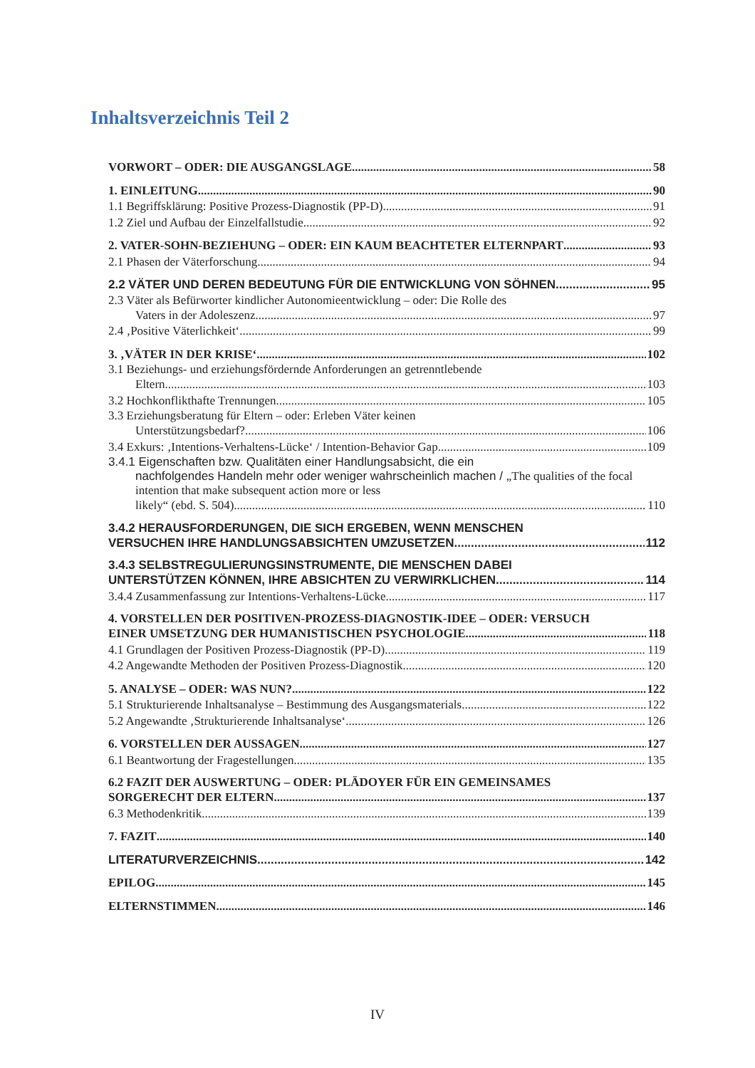Inhaltsverzeichnis Teil 2
VORWORT – ODER: DIE AUSGANGSLAGE 58
1. EINLEITUNG 90
1.1 Begriffsklärung: Positive Prozess-Diagnostik (PP-D) 91
1.2 Ziel und Aufbau der Einzelfallstudie 92
2. VATER-SOHN-BEZIEHUNG – ODER: EIN KAUM BEACHTETER ELTERNPART 93
2.1 Phasen der Väterforschung 94
2.2 VÄTER UND DEREN BEDEUTUNG FÜR DIE ENTWICKLUNG VON SÖHNEN 95
2.3 Väter als Befürworter kindlicher Autonomieentwicklung – oder: Die Rolle des
Vaters in der Adoleszenz 97
2.4 ‚Positive Väterlichkeit‘ 99
3. ‚VÄTER IN DER KRISE‘ 102
3.1 Beziehungs- und erziehungsfördernde Anforderungen an getrenntlebende
Eltern 103
3.2 Hochkonflikthafte Trennungen 105
3.3 Erziehungsberatung für Eltern – oder: Erleben Väter keinen
Unterstützungsbedarf? 106
3.4 Exkurs: ‚Intentions-Verhaltens-Lücke‘ / Intention-Behavior Gap 109
3.4.1 Eigenschaften bzw. Qualitäten einer Handlungsabsicht, die ein
nachfolgendes Handeln mehr oder weniger wahrscheinlich machen / „The qualities of the focal intention that make subsequent action more or less
likely“ (ebd. S. 504) 110
3.4.2 HERAUSFORDERUNGEN, DIE SICH ERGEBEN, WENN MENSCHEN
VERSUCHEN IHRE HANDLUNGSABSICHTEN UMZUSETZEN 112
3.4.3 SELBSTREGULIERUNGSINSTRUMENTE, DIE MENSCHEN DABEI
UNTERSTÜTZEN KÖNNEN, IHRE ABSICHTEN ZU VERWIRKLICHEN 114
3.4.4 Zusammenfassung zur Intentions-Verhaltens-Lücke 117
4. VORSTELLEN DER POSITIVEN-PROZESS-DIAGNOSTIK-IDEE – ODER: VERSUCH
EINER UMSETZUNG DER HUMANISTISCHEN PSYCHOLOGIE 118
4.1 Grundlagen der Positiven Prozess-Diagnostik (PP-D) 119
4.2 Angewandte Methoden der Positiven Prozess-Diagnostik 120
5. ANALYSE – ODER: WAS NUN? 122
5.1 Strukturierende Inhaltsanalyse – Bestimmung des Ausgangsmaterials 122
5.2 Angewandte ‚Strukturierende Inhaltsanalyse‘ 126
6. VORSTELLEN DER AUSSAGEN 127
6.1 Beantwortung der Fragestellungen 135
6.2 FAZIT DER AUSWERTUNG – ODER: PLÄDOYER FÜR EIN GEMEINSAMES
SORGERECHT DER ELTERN 137
6.3 Methodenkritik 139
7. FAZIT 140
LITERATURVERZEICHNIS 142
EPILOG 145
ELTERNSTIMMEN 146
IV